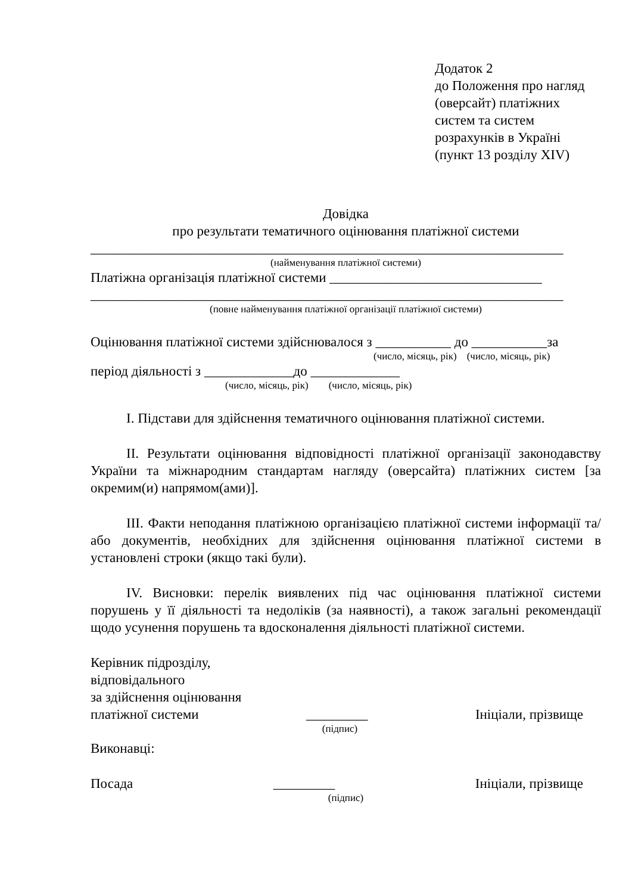Додаток 2
до Положення про нагляд (оверсайт) платіжних систем та систем розрахунків в Україні
(пункт 13 розділу XIV)
Довідка
про результати тематичного оцінювання платіжної системи
_____________________________________________________________________
(найменування платіжної системи)
Платіжна організація платіжної системи _______________________________
_____________________________________________________________________
(повне найменування платіжної організації платіжної системи)
Оцінювання платіжної системи здійснювалося з ___________ до ___________за
(число, місяць, рік) (число, місяць, рік)
період діяльності з _____________до _____________
(число, місяць, рік) (число, місяць, рік)
I. Підстави для здійснення тематичного оцінювання платіжної системи.
II. Результати оцінювання відповідності платіжної організації законодавству України та міжнародним стандартам нагляду (оверсайта) платіжних систем [за окремим(и) напрямом(ами)].
III. Факти неподання платіжною організацією платіжної системи інформації та/або документів, необхідних для здійснення оцінювання платіжної системи в установлені строки (якщо такі були).
IV. Висновки: перелік виявлених під час оцінювання платіжної системи порушень у її діяльності та недоліків (за наявності), а також загальні рекомендації щодо усунення порушень та вдосконалення діяльності платіжної системи.
Керівник підрозділу,
відповідального
за здійснення оцінювання
платіжної системи _________ Ініціали, прізвище
(підпис)
Виконавці:
Посада _________ Ініціали, прізвище
(підпис)